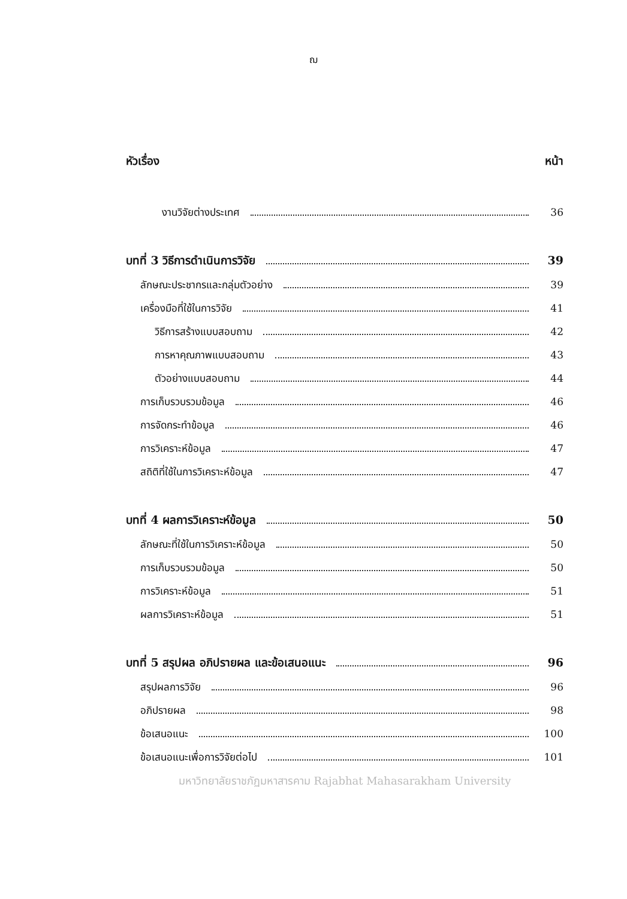ฌ
หัวเรื่อง หน้า
งานวิจัยต่างประเทศ 36
บทที่ 3 วิธีการดำเนินการวิจัย 39
ลักษณะประชากรและกลุ่มตัวอย่าง 39
เครื่องมือที่ใช้ในการวิจัย 41
วิธีการสร้างแบบสอบถาม 42
การหาคุณภาพแบบสอบถาม 43
ตัวอย่างแบบสอบถาม 44
การเก็บรวบรวมข้อมูล 46
การจัดกระทำข้อมูล 46
การวิเคราะห์ข้อมูล 47
สถิติที่ใช้ในการวิเคราะห์ข้อมูล 47
บทที่ 4 ผลการวิเคราะห์ข้อมูล 50
ลักษณะที่ใช้ในการวิเคราะห์ข้อมูล 50
การเก็บรวบรวมข้อมูล 50
การวิเคราะห์ข้อมูล 51
ผลการวิเคราะห์ข้อมูล 51
บทที่ 5 สรุปผล อภิปรายผล และข้อเสนอแนะ 96
สรุปผลการวิจัย 96
อภิปรายผล 98
ข้อเสนอแนะ 100
ข้อเสนอแนะเพื่อการวิจัยต่อไป 101
มหาวิทยาลัยราชภัฏมหาสารคาม Rajabhat Mahasarakham University